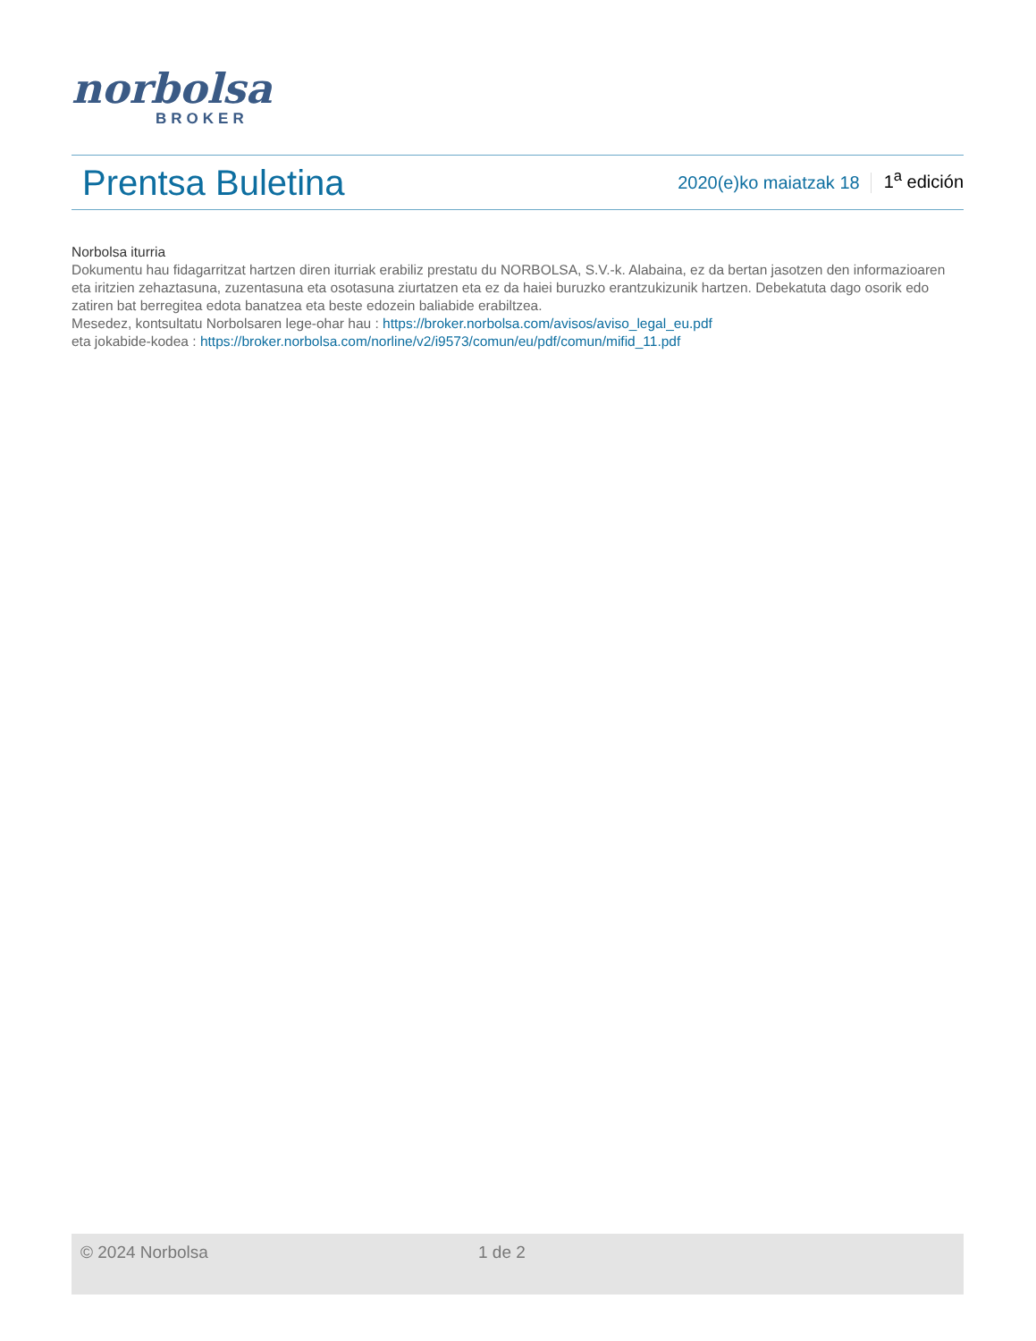norbolsa
BROKER
Prentsa Buletina
2020(e)ko maiatzak 18 1<sup>a</sup> edición
Norbolsa iturria
Dokumentu hau fidagarritzat hartzen diren iturriak erabiliz prestatu du NORBOLSA, S.V.-k. Alabaina, ez da bertan jasotzen den informazioaren eta iritzien zehaztasuna, zuzentasuna eta osotasuna ziurtatzen eta ez da haiei buruzko erantzukizunik hartzen. Debekatuta dago osorik edo zatiren bat berregitea edota banatzea eta beste edozein baliabide erabiltzea.
Mesedez, kontsultatu Norbolsaren lege-ohar hau : https://broker.norbolsa.com/avisos/aviso_legal_eu.pdf
eta jokabide-kodea : https://broker.norbolsa.com/norline/v2/i9573/comun/eu/pdf/comun/mifid_11.pdf
© 2024 Norbolsa 1 de 2